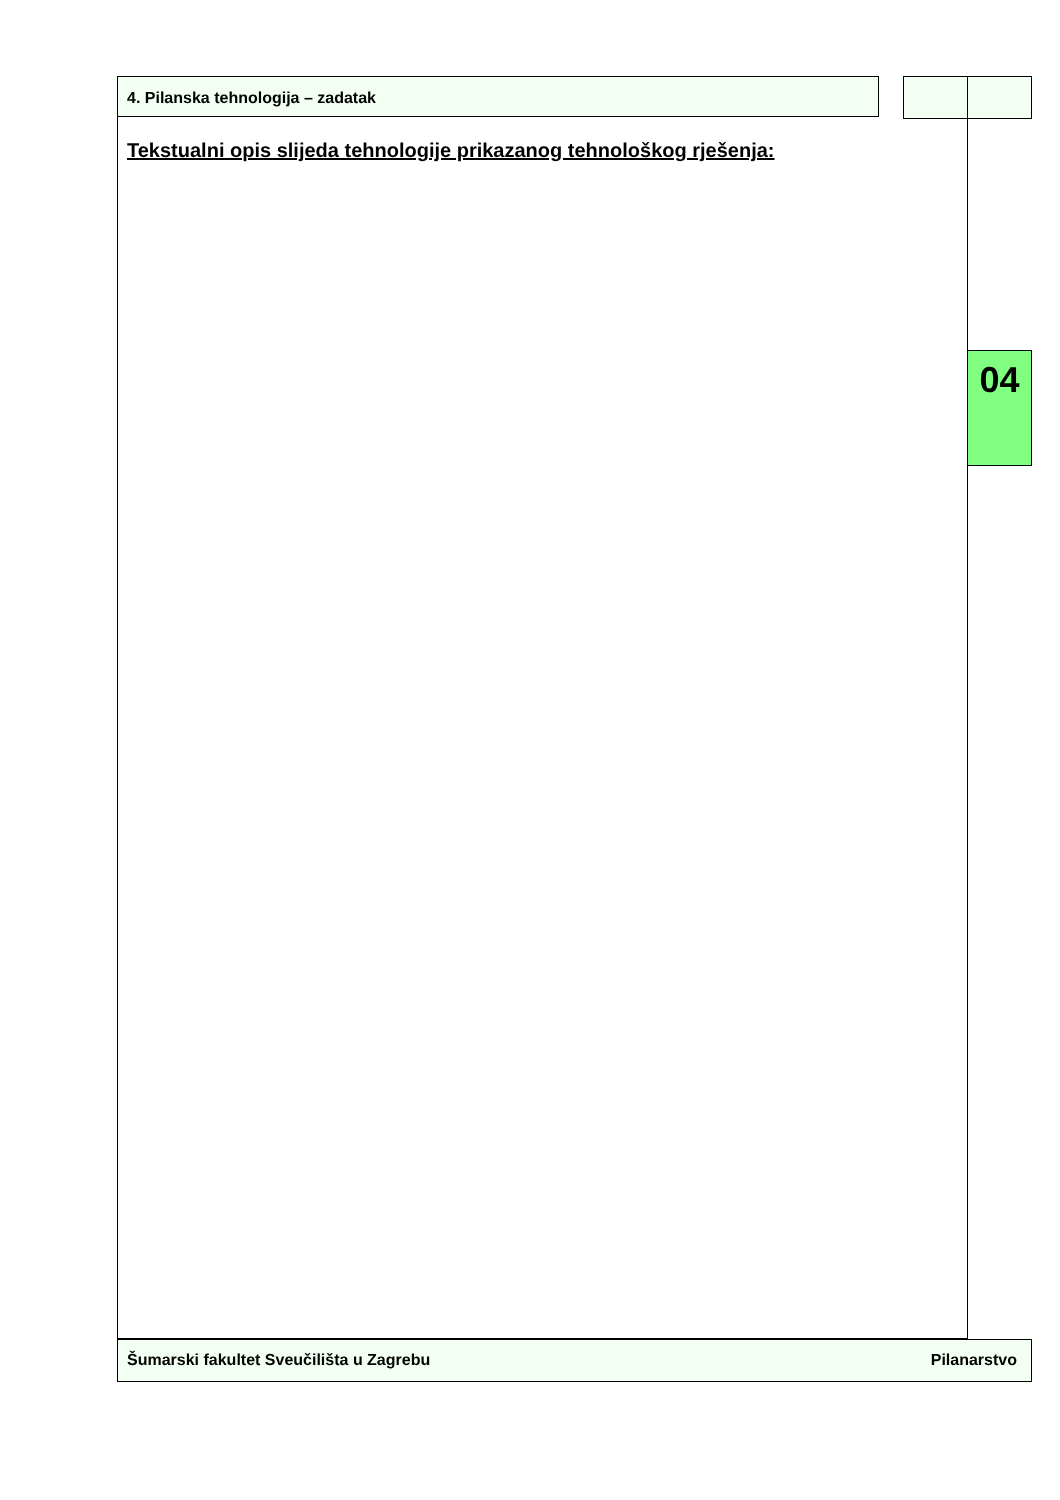4. Pilanska tehnologija – zadatak
Tekstualni opis slijeda tehnologije prikazanog tehnološkog rješenja:
04
Šumarski fakultet Sveučilišta u Zagrebu Pilanarstvo